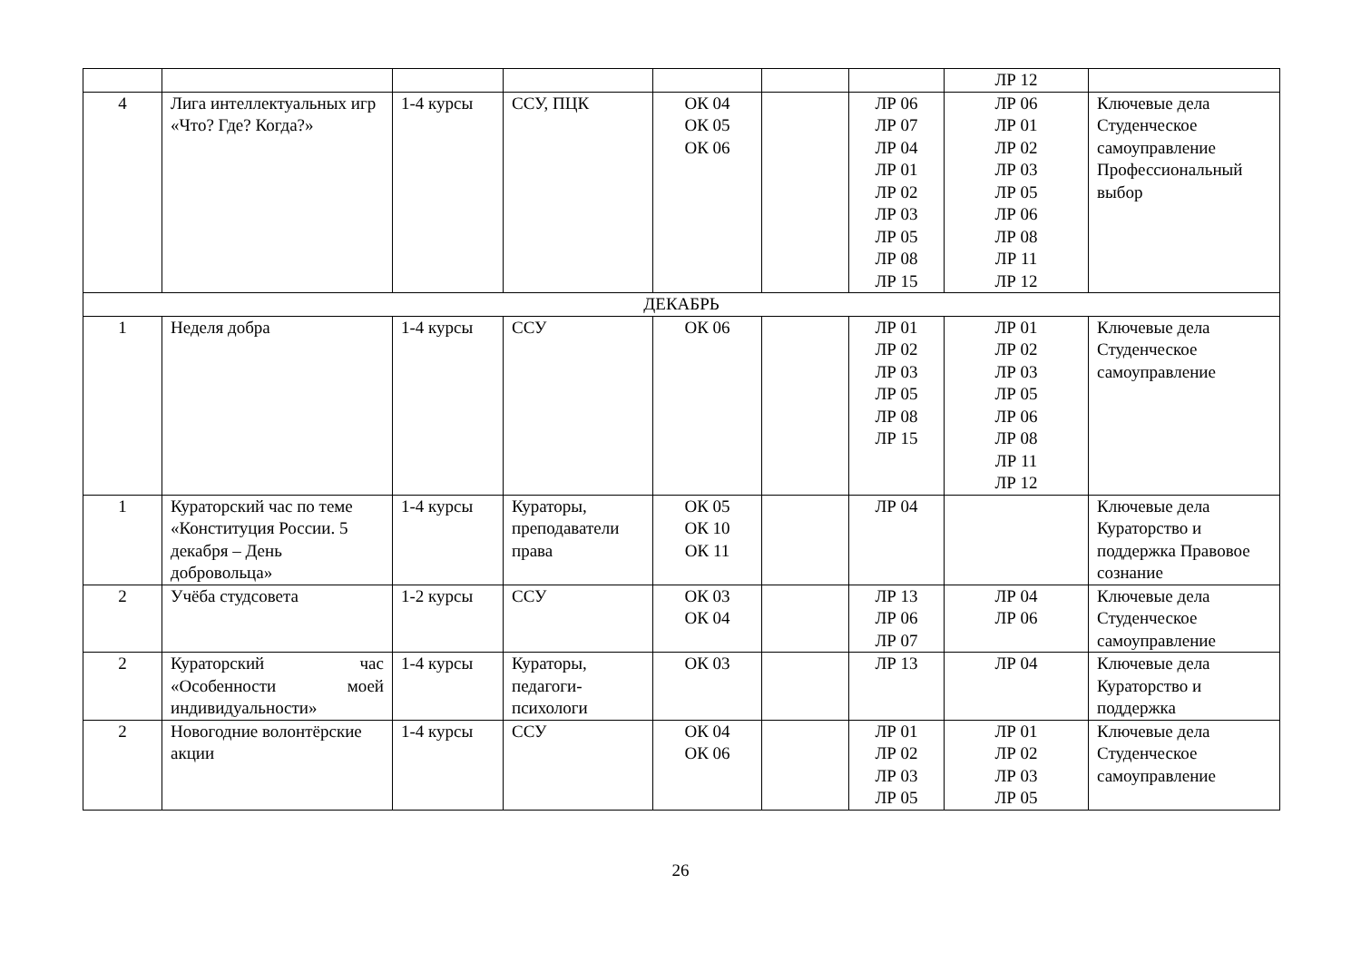| | | | | | | | ЛР 12 | |
| 4 | Лига интеллектуальных игр «Что? Где? Когда?» | 1-4 курсы | ССУ, ПЦК | ОК 04 ОК 05 ОК 06 | | ЛР 06 ЛР 07 ЛР 04 ЛР 01 ЛР 02 ЛР 03 ЛР 05 ЛР 08 ЛР 15 | ЛР 06 ЛР 01 ЛР 02 ЛР 03 ЛР 05 ЛР 06 ЛР 08 ЛР 11 ЛР 12 | Ключевые дела Студенческое самоуправление Профессиональный выбор |
| ДЕКАБРЬ | | | | | | | | |
| 1 | Неделя добра | 1-4 курсы | ССУ | ОК 06 | | ЛР 01 ЛР 02 ЛР 03 ЛР 05 ЛР 08 ЛР 15 | ЛР 01 ЛР 02 ЛР 03 ЛР 05 ЛР 06 ЛР 08 ЛР 11 ЛР 12 | Ключевые дела Студенческое самоуправление |
| 1 | Кураторский час по теме «Конституция России. 5 декабря – День добровольца» | 1-4 курсы | Кураторы, преподаватели права | ОК 05 ОК 10 ОК 11 | | ЛР 04 | | Ключевые дела Кураторство и поддержка Правовое сознание |
| 2 | Учёба студсовета | 1-2 курсы | ССУ | ОК 03 ОК 04 | | ЛР 13 ЛР 06 ЛР 07 | ЛР 04 ЛР 06 | Ключевые дела Студенческое самоуправление |
| 2 | Кураторский час «Особенности моей индивидуальности» | 1-4 курсы | Кураторы, педагоги-психологи | ОК 03 | | ЛР 13 | ЛР 04 | Ключевые дела Кураторство и поддержка |
| 2 | Новогодние волонтёрские акции | 1-4 курсы | ССУ | ОК 04 ОК 06 | | ЛР 01 ЛР 02 ЛР 03 ЛР 05 | ЛР 01 ЛР 02 ЛР 03 ЛР 05 | Ключевые дела Студенческое самоуправление |
26